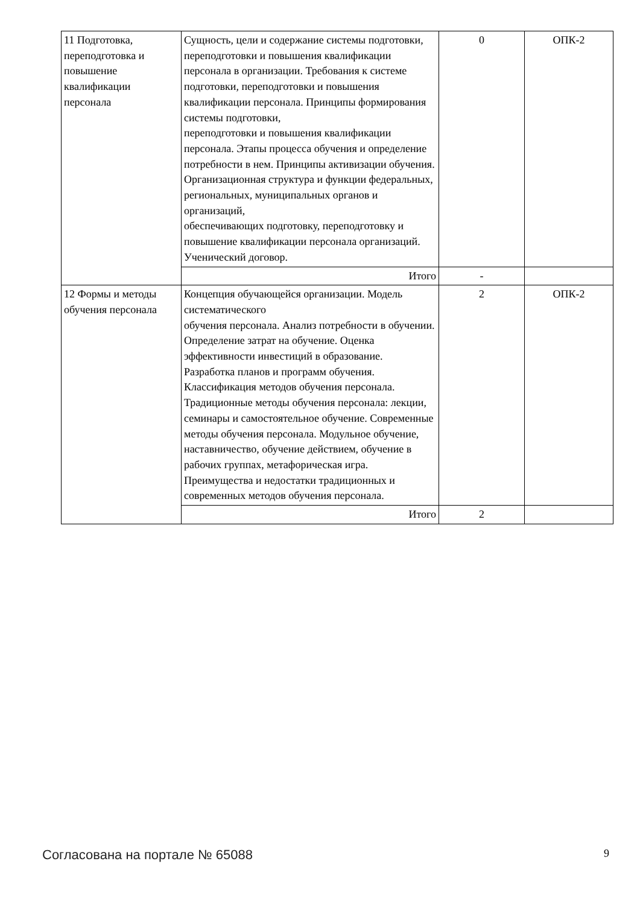| 11 Подготовка, переподготовка и повышение квалификации персонала | Сущность, цели и содержание системы подготовки, переподготовки и повышения квалификации персонала в организации. Требования к системе подготовки, переподготовки и повышения квалификации персонала. Принципы формирования системы подготовки, переподготовки и повышения квалификации персонала. Этапы процесса обучения и определение потребности в нем. Принципы активизации обучения. Организационная структура и функции федеральных, региональных, муниципальных органов и организаций, обеспечивающих подготовку, переподготовку и повышение квалификации персонала организаций. Ученический договор. | 0 | ОПК-2 |
| | Итого | - | |
| 12 Формы и методы обучения персонала | Концепция обучающейся организации. Модель систематического обучения персонала. Анализ потребности в обучении. Определение затрат на обучение. Оценка эффективности инвестиций в образование. Разработка планов и программ обучения. Классификация методов обучения персонала. Традиционные методы обучения персонала: лекции, семинары и самостоятельное обучение. Современные методы обучения персонала. Модульное обучение, наставничество, обучение действием, обучение в рабочих группах, метафорическая игра. Преимущества и недостатки традиционных и современных методов обучения персонала. | 2 | ОПК-2 |
| | Итого | 2 | |
Согласована на портале № 65088 9